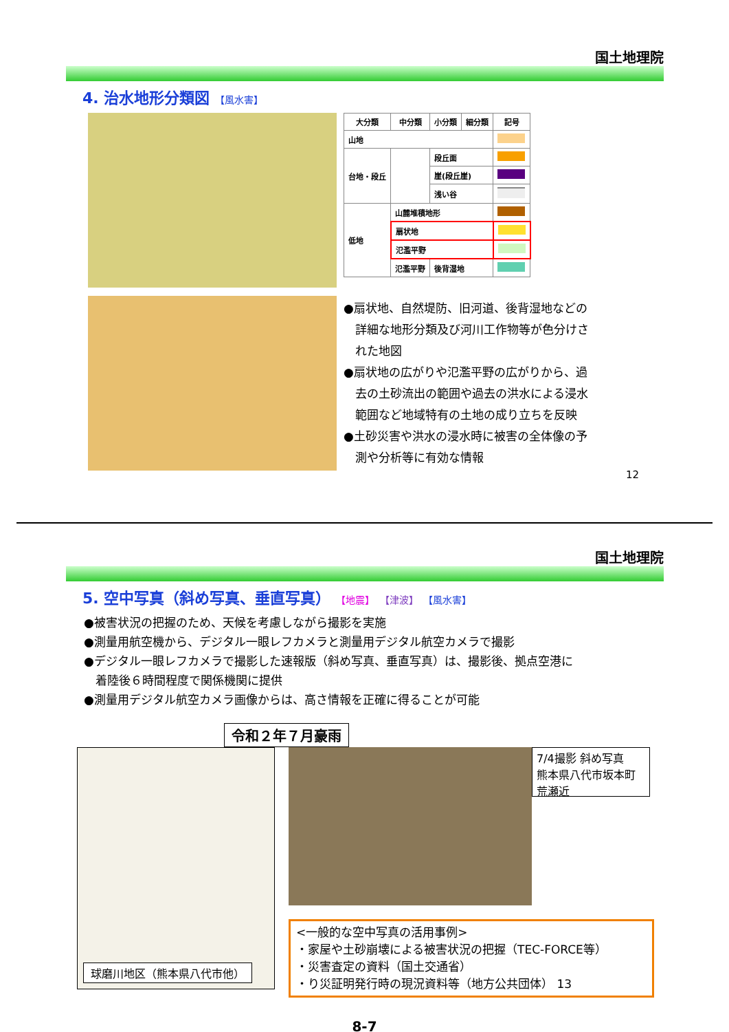国土地理院
4. 治水地形分類図 【風水害】
| 大分類 | 中分類 | 小分類 | 細分類 | 記号 |
| --- | --- | --- | --- | --- |
| 山地 | | | | |
| 台地・段丘 | | 段丘面 | | |
| | | 崖(段丘崖) | | |
| | | 浅い谷 | | |
| 低地 | 山麓堆積地形 | | | |
| | 扇状地 | | | |
| | 氾濫平野 | | | |
| | 氾濫平野 | 後背湿地 | | |
●扇状地、自然堤防、旧河道、後背湿地などの
　詳細な地形分類及び河川工作物等が色分けさ
　れた地図
●扇状地の広がりや氾濫平野の広がりから、過
　去の土砂流出の範囲や過去の洪水による浸水
　範囲など地域特有の土地の成り立ちを反映
●土砂災害や洪水の浸水時に被害の全体像の予
　測や分析等に有効な情報
12
国土地理院
5. 空中写真（斜め写真、垂直写真） 【地震】 【津波】 【風水害】
●被害状況の把握のため、天候を考慮しながら撮影を実施
●測量用航空機から、デジタル一眼レフカメラと測量用デジタル航空カメラで撮影
●デジタル一眼レフカメラで撮影した速報版（斜め写真、垂直写真）は、撮影後、拠点空港に
　着陸後６時間程度で関係機関に提供
●測量用デジタル航空カメラ画像からは、高さ情報を正確に得ることが可能
令和２年７月豪雨
球磨川地区（熊本県八代市他）
7/4撮影 斜め写真
熊本県八代市坂本町
荒瀬近
<一般的な空中写真の活用事例>
・家屋や土砂崩壊による被害状況の把握（TEC-FORCE等）
・災害査定の資料（国土交通省）
・り災証明発行時の現況資料等（地方公共団体） 13
8-7